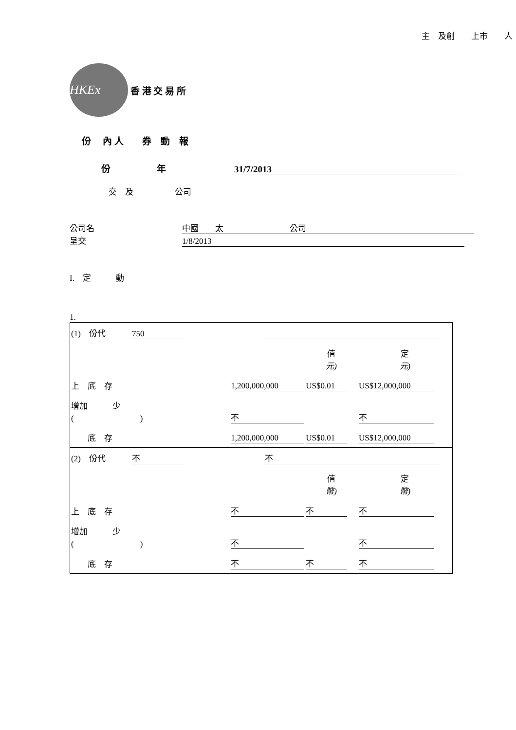主　及創　　上市　　人
HKEx
香 港 交 易 所
份　 內 人　　券　動　報
份　　　　　年 31/7/2013
交　及　　　　　公司
公司名 中國　　太　　　　　　　　公司
呈交 1/8/2013
I.　定　　　動
1.
| (1) 份代 750 | | | | |
| | | | 值 元) | 定 元) |
| 上 底 存 | | 1,200,000,000 | US$0.01 | US$12,000,000 |
| 增加 少 ( ) | | 不 | | 不 |
| 底 存 | | 1,200,000,000 | US$0.01 | US$12,000,000 |
| (2) 份代 不 | | 不 | | |
| | | | 值 幣) | 定 幣) |
| 上 底 存 | | 不 | 不 | 不 |
| 增加 少 ( ) | | 不 | | 不 |
| 底 存 | | 不 | 不 | 不 |